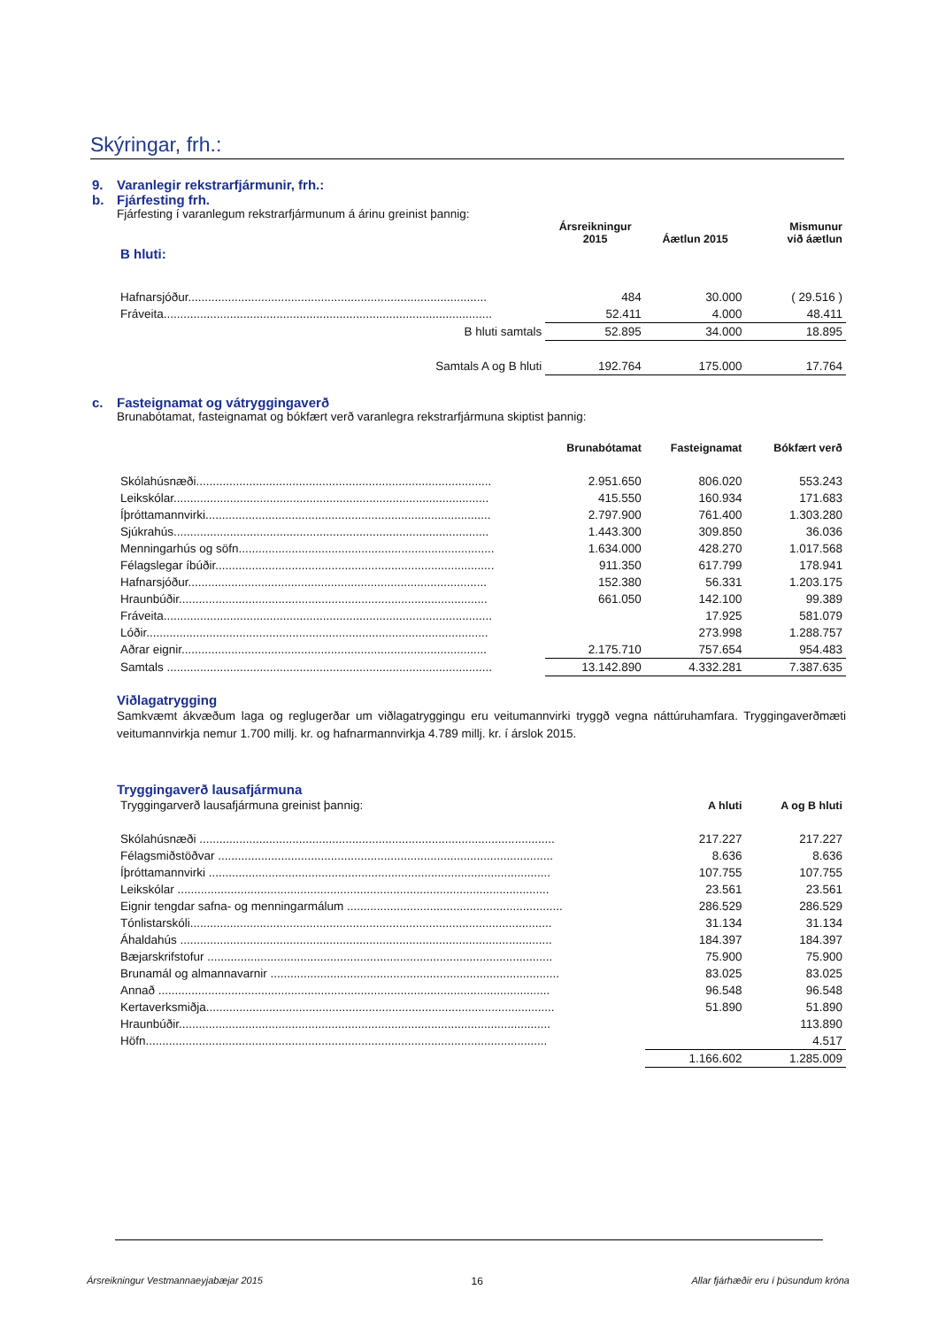Skýringar, frh.:
9. Varanlegir rekstrarfjármunir, frh.:
b. Fjárfesting frh.
Fjárfesting í varanlegum rekstrarfjármunum á árinu greinist þannig:
| | Ársreikningur 2015 | Áætlun 2015 | Mismunur við áætlun |
| --- | --- | --- | --- |
| B hluti: | | | |
| Hafnarsjóður.......................................................................................... | 484 | 30.000 | ( 29.516 ) |
| Fráveita................................................................................................... | 52.411 | 4.000 | 48.411 |
| B hluti samtals | 52.895 | 34.000 | 18.895 |
| Samtals A og B hluti | 192.764 | 175.000 | 17.764 |
c. Fasteignamat og vátryggingaverð
Brunabótamat, fasteignamat og bókfært verð varanlegra rekstrarfjármuna skiptist þannig:
| | Brunabótamat | Fasteignamat | Bókfært verð |
| --- | --- | --- | --- |
| Skólahúsnæði......................................................................................... | 2.951.650 | 806.020 | 553.243 |
| Leikskólar............................................................................................... | 415.550 | 160.934 | 171.683 |
| Íþróttamannvirki...................................................................................... | 2.797.900 | 761.400 | 1.303.280 |
| Sjúkrahús............................................................................................... | 1.443.300 | 309.850 | 36.036 |
| Menningarhús og söfn............................................................................. | 1.634.000 | 428.270 | 1.017.568 |
| Félagslegar íbúðir.................................................................................... | 911.350 | 617.799 | 178.941 |
| Hafnarsjóður.......................................................................................... | 152.380 | 56.331 | 1.203.175 |
| Hraunbúðir............................................................................................. | 661.050 | 142.100 | 99.389 |
| Fráveita................................................................................................... | | 17.925 | 581.079 |
| Lóðir....................................................................................................... | | 273.998 | 1.288.757 |
| Aðrar eignir............................................................................................ | 2.175.710 | 757.654 | 954.483 |
| Samtals .................................................................................................. | 13.142.890 | 4.332.281 | 7.387.635 |
Viðlagatrygging
Samkvæmt ákvæðum laga og reglugerðar um viðlagatryggingu eru veitumannvirki tryggð vegna náttúruhamfara. Tryggingaverðmæti veitumannvirkja nemur 1.700 millj. kr. og hafnarmannvirkja 4.789 millj. kr. í árslok 2015.
Tryggingaverð lausafjármuna
| Tryggingarverð lausafjármuna greinist þannig: | A hluti | A og B hluti |
| Skólahúsnæði ........................................................................................................... | 217.227 | 217.227 |
| Félagsmiðstöðvar ..................................................................................................... | 8.636 | 8.636 |
| Íþróttamannvirki ....................................................................................................... | 107.755 | 107.755 |
| Leikskólar ................................................................................................................ | 23.561 | 23.561 |
| Eignir tengdar safna- og menningarmálum ................................................................. | 286.529 | 286.529 |
| Tónlistarskóli............................................................................................................. | 31.134 | 31.134 |
| Áhaldahús ................................................................................................................ | 184.397 | 184.397 |
| Bæjarskrifstofur ........................................................................................................ | 75.900 | 75.900 |
| Brunamál og almannavarnir ....................................................................................... | 83.025 | 83.025 |
| Annað ...................................................................................................................... | 96.548 | 96.548 |
| Kertaverksmiðja......................................................................................................... | 51.890 | 51.890 |
| Hraunbúðir................................................................................................................ | | 113.890 |
| Höfn......................................................................................................................... | | 4.517 |
| | 1.166.602 | 1.285.009 |
Ársreikningur Vestmannaeyjabæjar 2015 16 Allar fjárhæðir eru í þúsundum króna